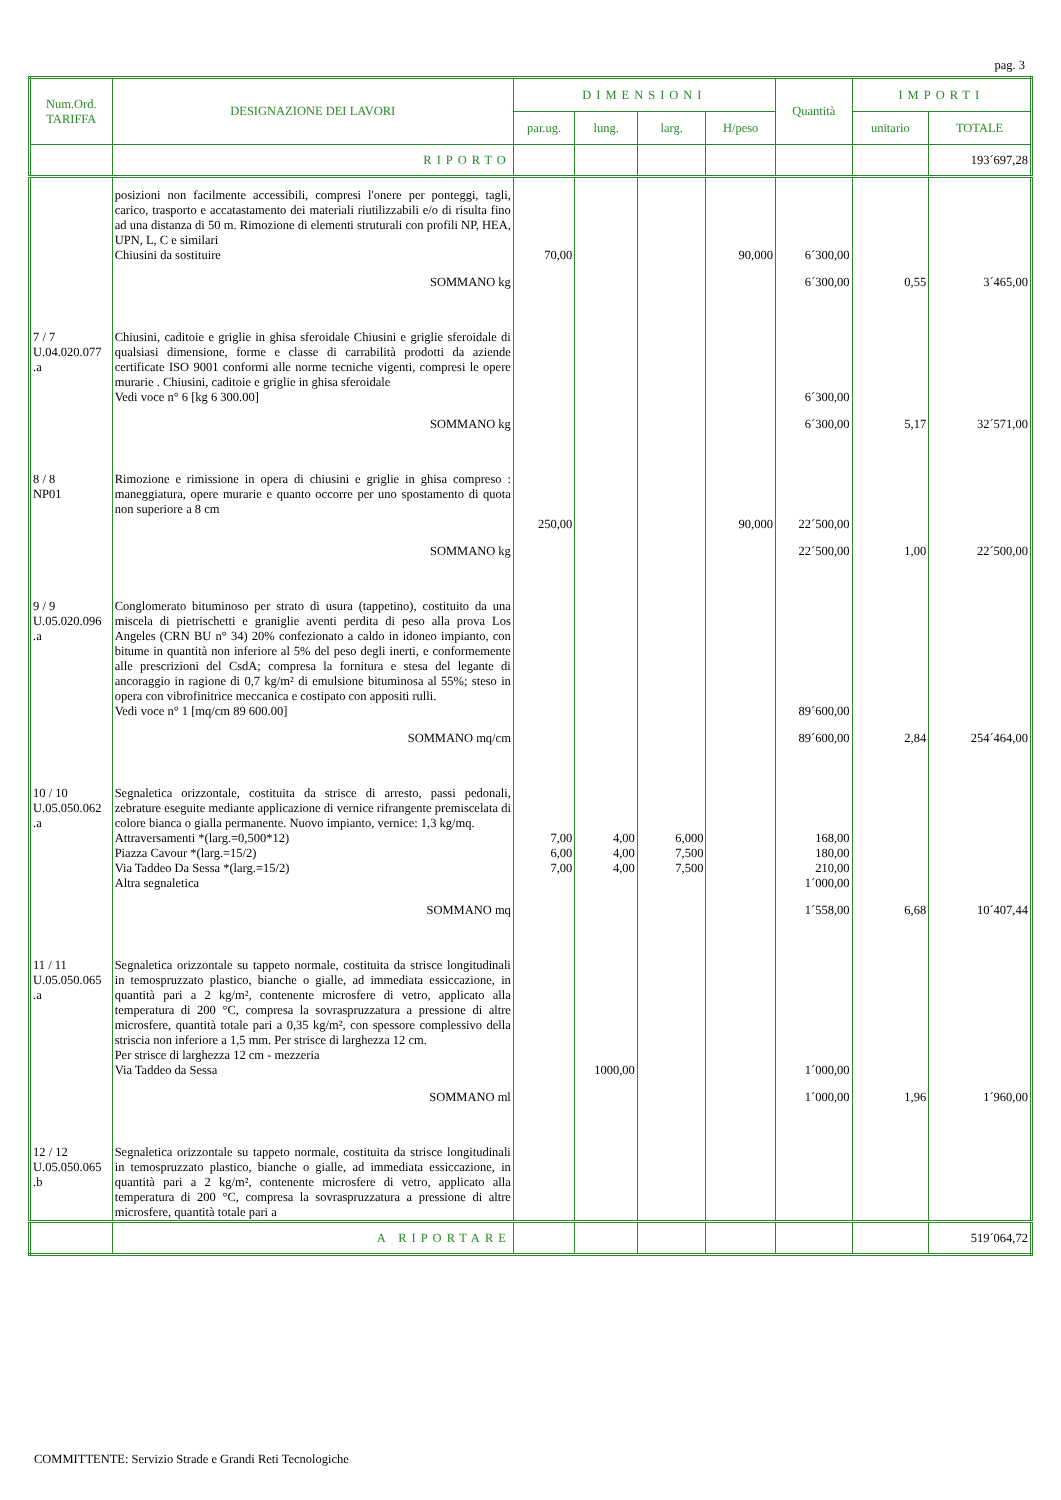pag. 3
| Num.Ord. TARIFFA | DESIGNAZIONE DEI LAVORI | DIMENSIONI | | | | Quantità | IMPORTI | |
| --- | --- | --- | --- | --- | --- | --- | --- | --- |
| | | par.ug. | lung. | larg. | H/peso | | unitario | TOTALE |
| | RIPORTO | | | | | | | 193´697,28 |
| | posizioni non facilmente accessibili, compresi l'onere per ponteggi, tagli, carico, trasporto e accatastamento dei materiali riutilizzabili e/o di risulta fino ad una distanza di 50 m. Rimozione di elementi struturali con profili NP, HEA, UPN, L, C e similari Chiusini da sostituire | 70,00 | | | 90,000 | 6´300,00 | | |
| | SOMMANO kg | | | | | 6´300,00 | 0,55 | 3´465,00 |
| 7 / 7 U.04.020.077 .a | Chiusini, caditoie e griglie in ghisa sferoidale Chiusini e griglie sferoidale di qualsiasi dimensione, forme e classe di carrabilità prodotti da aziende certificate ISO 9001 conformi alle norme tecniche vigenti, compresi le opere murarie . Chiusini, caditoie e griglie in ghisa sferoidale Vedi voce n° 6 [kg 6 300.00] | | | | | 6´300,00 | | |
| | SOMMANO kg | | | | | 6´300,00 | 5,17 | 32´571,00 |
| 8 / 8 NP01 | Rimozione e rimissione in opera di chiusini e griglie in ghisa compreso : maneggiatura, opere murarie e quanto occorre per uno spostamento di quota non superiore a 8 cm | 250,00 | | | 90,000 | 22´500,00 | | |
| | SOMMANO kg | | | | | 22´500,00 | 1,00 | 22´500,00 |
| 9 / 9 U.05.020.096 .a | Conglomerato bituminoso per strato di usura (tappetino), costituito da una miscela di pietrischetti e graniglie aventi perdita di peso alla prova Los Angeles (CRN BU n° 34) 20% confezionato a caldo in idoneo impianto, con bitume in quantità non inferiore al 5% del peso degli inerti, e conformemente alle prescrizioni del CsdA; compresa la fornitura e stesa del legante di ancoraggio in ragione di 0,7 kg/m² di emulsione bituminosa al 55%; steso in opera con vibrofinitrice meccanica e costipato con appositi rulli. Vedi voce n° 1 [mq/cm 89 600.00] | | | | | 89´600,00 | | |
| | SOMMANO mq/cm | | | | | 89´600,00 | 2,84 | 254´464,00 |
| 10 / 10 U.05.050.062 .a | Segnaletica orizzontale, costituita da strisce di arresto, passi pedonali, zebrature eseguite mediante applicazione di vernice rifrangente premiscelata di colore bianca o gialla permanente. Nuovo impianto, vernice: 1,3 kg/mq. Attraversamenti *(larg.=0,500*12) Piazza Cavour *(larg.=15/2) Via Taddeo Da Sessa *(larg.=15/2) Altra segnaletica | 7,00 6,00 7,00 | 4,00 4,00 4,00 | 6,000 7,500 7,500 | | 168,00 180,00 210,00 1´000,00 | | |
| | SOMMANO mq | | | | | 1´558,00 | 6,68 | 10´407,44 |
| 11 / 11 U.05.050.065 .a | Segnaletica orizzontale su tappeto normale, costituita da strisce longitudinali in temospruzzato plastico, bianche o gialle, ad immediata essiccazione, in quantità pari a 2 kg/m², contenente microsfere di vetro, applicato alla temperatura di 200 °C, compresa la sovraspruzzatura a pressione di altre microsfere, quantità totale pari a 0,35 kg/m², con spessore complessivo della striscia non inferiore a 1,5 mm. Per strisce di larghezza 12 cm. Per strisce di larghezza 12 cm - mezzeria Via Taddeo da Sessa | | 1000,00 | | | 1´000,00 | | |
| | SOMMANO ml | | | | | 1´000,00 | 1,96 | 1´960,00 |
| 12 / 12 U.05.050.065 .b | Segnaletica orizzontale su tappeto normale, costituita da strisce longitudinali in temospruzzato plastico, bianche o gialle, ad immediata essiccazione, in quantità pari a 2 kg/m², contenente microsfere di vetro, applicato alla temperatura di 200 °C, compresa la sovraspruzzatura a pressione di altre microsfere, quantità totale pari a | | | | | | | |
| | A RIPORTARE | | | | | | | 519´064,72 |
COMMITTENTE: Servizio Strade e Grandi Reti Tecnologiche